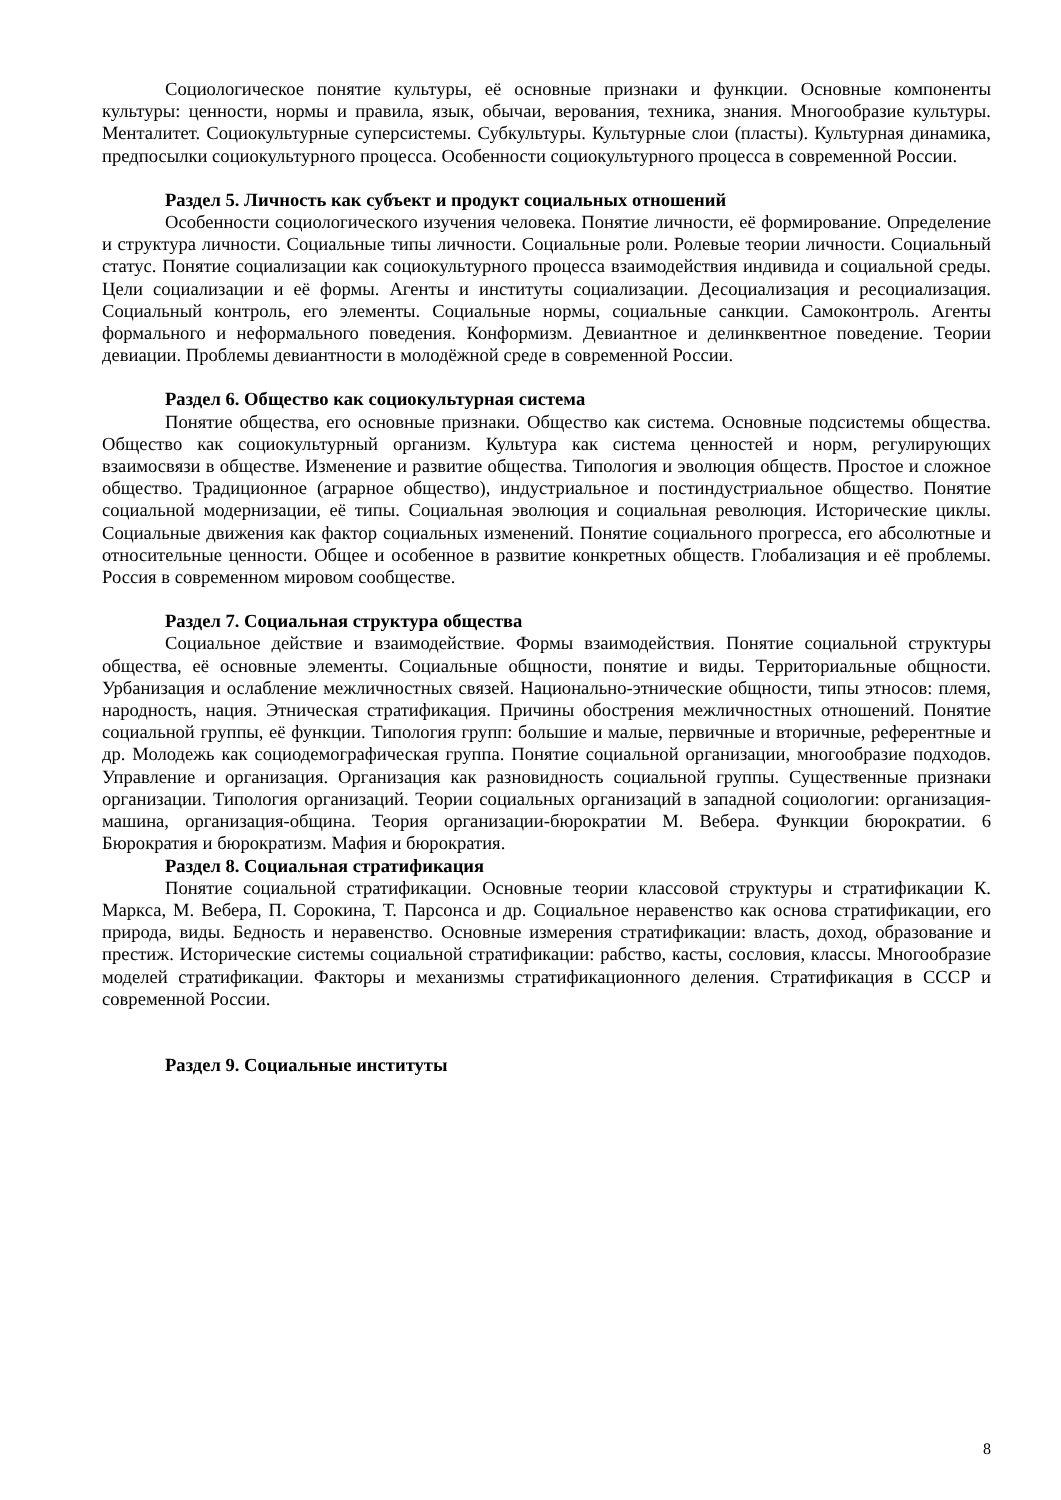Социологическое понятие культуры, её основные признаки и функции. Основные компоненты культуры: ценности, нормы и правила, язык, обычаи, верования, техника, знания. Многообразие культуры. Менталитет. Социокультурные суперсистемы. Субкультуры. Культурные слои (пласты). Культурная динамика, предпосылки социокультурного процесса. Особенности социокультурного процесса в современной России.
Раздел 5. Личность как субъект и продукт социальных отношений
Особенности социологического изучения человека. Понятие личности, её формирование. Определение и структура личности. Социальные типы личности. Социальные роли. Ролевые теории личности. Социальный статус. Понятие социализации как социокультурного процесса взаимодействия индивида и социальной среды. Цели социализации и её формы. Агенты и институты социализации. Десоциализация и ресоциализация. Социальный контроль, его элементы. Социальные нормы, социальные санкции. Самоконтроль. Агенты формального и неформального поведения. Конформизм. Девиантное и делинквентное поведение. Теории девиации. Проблемы девиантности в молодёжной среде в современной России.
Раздел 6. Общество как социокультурная система
Понятие общества, его основные признаки. Общество как система. Основные подсистемы общества. Общество как социокультурный организм. Культура как система ценностей и норм, регулирующих взаимосвязи в обществе. Изменение и развитие общества. Типология и эволюция обществ. Простое и сложное общество. Традиционное (аграрное общество), индустриальное и постиндустриальное общество. Понятие социальной модернизации, её типы. Социальная эволюция и социальная революция. Исторические циклы. Социальные движения как фактор социальных изменений. Понятие социального прогресса, его абсолютные и относительные ценности. Общее и особенное в развитие конкретных обществ. Глобализация и её проблемы. Россия в современном мировом сообществе.
Раздел 7. Социальная структура общества
Социальное действие и взаимодействие. Формы взаимодействия. Понятие социальной структуры общества, её основные элементы. Социальные общности, понятие и виды. Территориальные общности. Урбанизация и ослабление межличностных связей. Национально-этнические общности, типы этносов: племя, народность, нация. Этническая стратификация. Причины обострения межличностных отношений. Понятие социальной группы, её функции. Типология групп: большие и малые, первичные и вторичные, референтные и др. Молодежь как социодемографическая группа. Понятие социальной организации, многообразие подходов. Управление и организация. Организация как разновидность социальной группы. Существенные признаки организации. Типология организаций. Теории социальных организаций в западной социологии: организация- машина, организация-община. Теория организации-бюрократии М. Вебера. Функции бюрократии. 6 Бюрократия и бюрократизм. Мафия и бюрократия.
Раздел 8. Социальная стратификация
Понятие социальной стратификации. Основные теории классовой структуры и стратификации К. Маркса, М. Вебера, П. Сорокина, Т. Парсонса и др. Социальное неравенство как основа стратификации, его природа, виды. Бедность и неравенство. Основные измерения стратификации: власть, доход, образование и престиж. Исторические системы социальной стратификации: рабство, касты, сословия, классы. Многообразие моделей стратификации. Факторы и механизмы стратификационного деления. Стратификация в СССР и современной России.
Раздел 9. Социальные институты
8